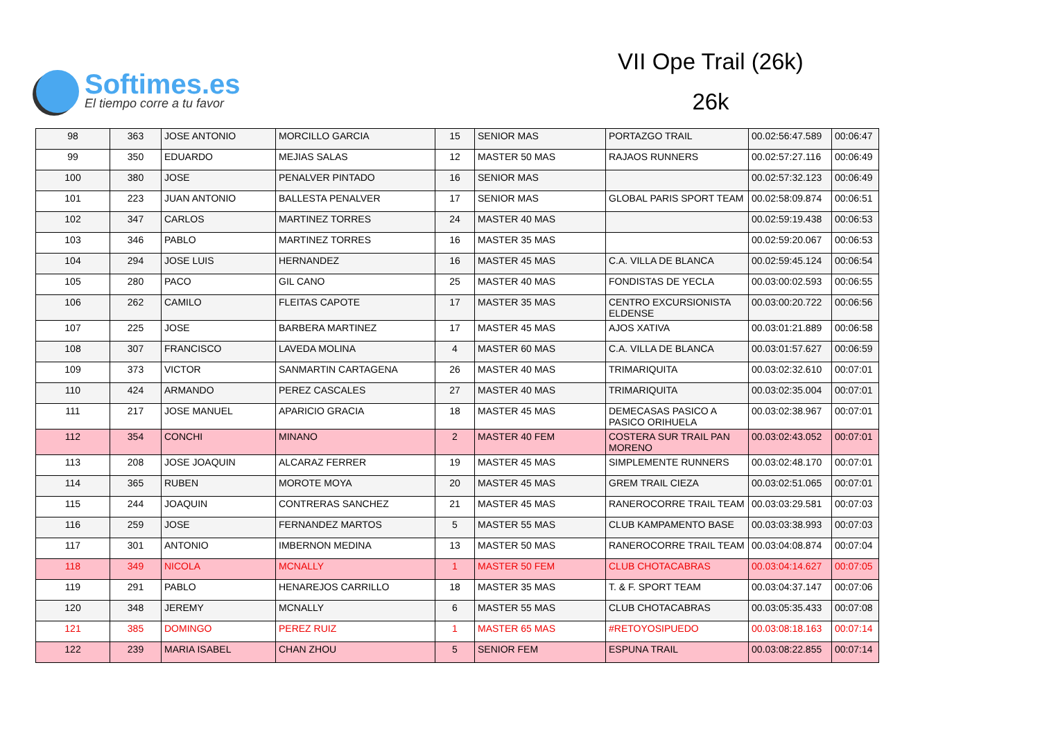Softimes.es
El tiempo corre a tu favor
VII Ope Trail (26k)
26k
| 98 | 363 | JOSE ANTONIO | MORCILLO GARCIA | 15 | SENIOR MAS | PORTAZGO TRAIL | 00.02:56:47.589 | 00:06:47 |
| 99 | 350 | EDUARDO | MEJIAS SALAS | 12 | MASTER 50 MAS | RAJAOS RUNNERS | 00.02:57:27.116 | 00:06:49 |
| 100 | 380 | JOSE | PENALVER PINTADO | 16 | SENIOR MAS | | 00.02:57:32.123 | 00:06:49 |
| 101 | 223 | JUAN ANTONIO | BALLESTA PENALVER | 17 | SENIOR MAS | GLOBAL PARIS SPORT TEAM | 00.02:58:09.874 | 00:06:51 |
| 102 | 347 | CARLOS | MARTINEZ TORRES | 24 | MASTER 40 MAS | | 00.02:59:19.438 | 00:06:53 |
| 103 | 346 | PABLO | MARTINEZ TORRES | 16 | MASTER 35 MAS | | 00.02:59:20.067 | 00:06:53 |
| 104 | 294 | JOSE LUIS | HERNANDEZ | 16 | MASTER 45 MAS | C.A. VILLA DE BLANCA | 00.02:59:45.124 | 00:06:54 |
| 105 | 280 | PACO | GIL CANO | 25 | MASTER 40 MAS | FONDISTAS DE YECLA | 00.03:00:02.593 | 00:06:55 |
| 106 | 262 | CAMILO | FLEITAS CAPOTE | 17 | MASTER 35 MAS | CENTRO EXCURSIONISTA ELDENSE | 00.03:00:20.722 | 00:06:56 |
| 107 | 225 | JOSE | BARBERA MARTINEZ | 17 | MASTER 45 MAS | AJOS XATIVA | 00.03:01:21.889 | 00:06:58 |
| 108 | 307 | FRANCISCO | LAVEDA MOLINA | 4 | MASTER 60 MAS | C.A. VILLA DE BLANCA | 00.03:01:57.627 | 00:06:59 |
| 109 | 373 | VICTOR | SANMARTIN CARTAGENA | 26 | MASTER 40 MAS | TRIMARIQUITA | 00.03:02:32.610 | 00:07:01 |
| 110 | 424 | ARMANDO | PEREZ CASCALES | 27 | MASTER 40 MAS | TRIMARIQUITA | 00.03:02:35.004 | 00:07:01 |
| 111 | 217 | JOSE MANUEL | APARICIO GRACIA | 18 | MASTER 45 MAS | DEMECASAS PASICO A PASICO ORIHUELA | 00.03:02:38.967 | 00:07:01 |
| 112 | 354 | CONCHI | MINANO | 2 | MASTER 40 FEM | COSTERA SUR TRAIL PAN MORENO | 00.03:02:43.052 | 00:07:01 |
| 113 | 208 | JOSE JOAQUIN | ALCARAZ FERRER | 19 | MASTER 45 MAS | SIMPLEMENTE RUNNERS | 00.03:02:48.170 | 00:07:01 |
| 114 | 365 | RUBEN | MOROTE MOYA | 20 | MASTER 45 MAS | GREM TRAIL CIEZA | 00.03:02:51.065 | 00:07:01 |
| 115 | 244 | JOAQUIN | CONTRERAS SANCHEZ | 21 | MASTER 45 MAS | RANEROCORRE TRAIL TEAM | 00.03:03:29.581 | 00:07:03 |
| 116 | 259 | JOSE | FERNANDEZ MARTOS | 5 | MASTER 55 MAS | CLUB KAMPAMENTO BASE | 00.03:03:38.993 | 00:07:03 |
| 117 | 301 | ANTONIO | IMBERNON MEDINA | 13 | MASTER 50 MAS | RANEROCORRE TRAIL TEAM | 00.03:04:08.874 | 00:07:04 |
| 118 | 349 | NICOLA | MCNALLY | 1 | MASTER 50 FEM | CLUB CHOTACABRAS | 00.03:04:14.627 | 00:07:05 |
| 119 | 291 | PABLO | HENAREJOS CARRILLO | 18 | MASTER 35 MAS | T. & F. SPORT TEAM | 00.03:04:37.147 | 00:07:06 |
| 120 | 348 | JEREMY | MCNALLY | 6 | MASTER 55 MAS | CLUB CHOTACABRAS | 00.03:05:35.433 | 00:07:08 |
| 121 | 385 | DOMINGO | PEREZ RUIZ | 1 | MASTER 65 MAS | #RETOYOSIPUEDO | 00.03:08:18.163 | 00:07:14 |
| 122 | 239 | MARIA ISABEL | CHAN ZHOU | 5 | SENIOR FEM | ESPUNA TRAIL | 00.03:08:22.855 | 00:07:14 |